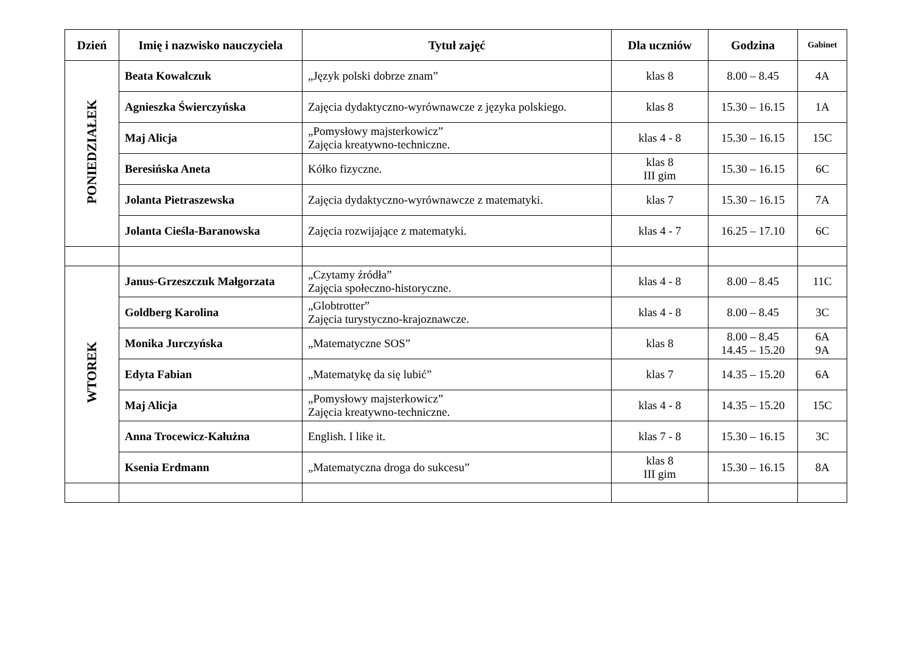| Dzień | Imię i nazwisko nauczyciela | Tytuł zajęć | Dla uczniów | Godzina | Gabinet |
| --- | --- | --- | --- | --- | --- |
| PONIEDZIAŁEK | Beata Kowalczuk | „Język polski dobrze znam” | klas 8 | 8.00 – 8.45 | 4A |
| | Agnieszka Świerczyńska | Zajęcia dydaktyczno-wyrównawcze z języka polskiego. | klas 8 | 15.30 – 16.15 | 1A |
| | Maj Alicja | „Pomysłowy majsterkowicz” Zajęcia kreatywno-techniczne. | klas 4 - 8 | 15.30 – 16.15 | 15C |
| | Beresińska Aneta | Kółko fizyczne. | klas 8 III gim | 15.30 – 16.15 | 6C |
| | Jolanta Pietraszewska | Zajęcia dydaktyczno-wyrównawcze z matematyki. | klas 7 | 15.30 – 16.15 | 7A |
| | Jolanta Cieśla-Baranowska | Zajęcia rozwijające z matematyki. | klas 4 - 7 | 16.25 – 17.10 | 6C |
| WTOREK | Janus-Grzeszczuk Małgorzata | „Czytamy źródła” Zajęcia społeczno-historyczne. | klas 4 - 8 | 8.00 – 8.45 | 11C |
| | Goldberg Karolina | „Globtrotter” Zajęcia turystyczno-krajoznawcze. | klas 4 - 8 | 8.00 – 8.45 | 3C |
| | Monika Jurczyńska | „Matematyczne SOS” | klas 8 | 8.00 – 8.45 14.45 – 15.20 | 6A 9A |
| | Edyta Fabian | „Matematykę da się lubić” | klas 7 | 14.35 – 15.20 | 6A |
| | Maj Alicja | „Pomysłowy majsterkowicz” Zajęcia kreatywno-techniczne. | klas 4 - 8 | 14.35 – 15.20 | 15C |
| | Anna Trocewicz-Kałużna | English. I like it. | klas 7 - 8 | 15.30 – 16.15 | 3C |
| | Ksenia Erdmann | „Matematyczna droga do sukcesu” | klas 8 III gim | 15.30 – 16.15 | 8A |